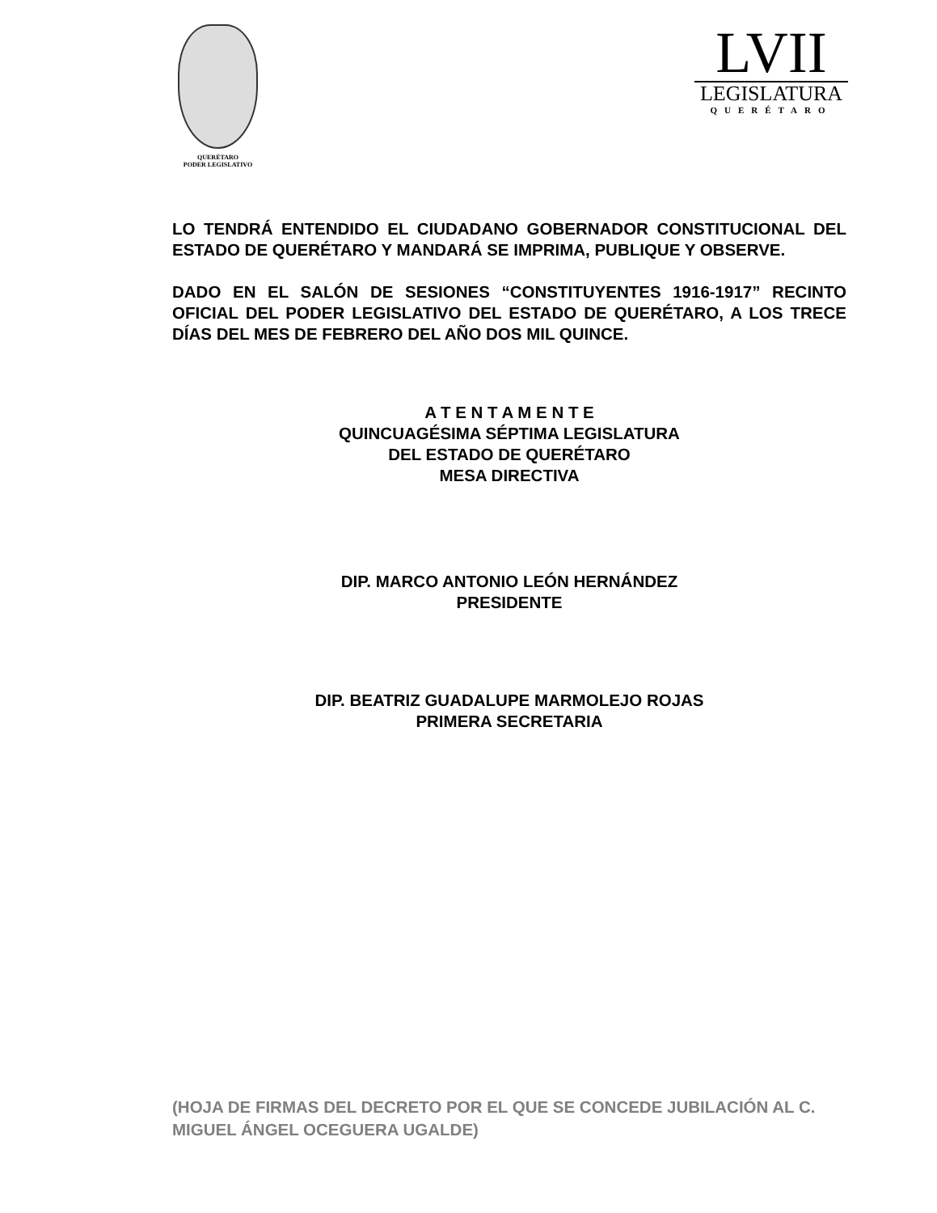QUERÉTARO
PODER LEGISLATIVO
LVII
LEGISLATURA
QUERÉTARO
LO TENDRÁ ENTENDIDO EL CIUDADANO GOBERNADOR CONSTITUCIONAL DEL ESTADO DE QUERÉTARO Y MANDARÁ SE IMPRIMA, PUBLIQUE Y OBSERVE.
DADO EN EL SALÓN DE SESIONES “CONSTITUYENTES 1916-1917” RECINTO OFICIAL DEL PODER LEGISLATIVO DEL ESTADO DE QUERÉTARO, A LOS TRECE DÍAS DEL MES DE FEBRERO DEL AÑO DOS MIL QUINCE.
A T E N T A M E N T E
QUINCUAGÉSIMA SÉPTIMA LEGISLATURA
DEL ESTADO DE QUERÉTARO
MESA DIRECTIVA
DIP. MARCO ANTONIO LEÓN HERNÁNDEZ
PRESIDENTE
DIP. BEATRIZ GUADALUPE MARMOLEJO ROJAS
PRIMERA SECRETARIA
(HOJA DE FIRMAS DEL DECRETO POR EL QUE SE CONCEDE JUBILACIÓN AL C. MIGUEL ÁNGEL OCEGUERA UGALDE)